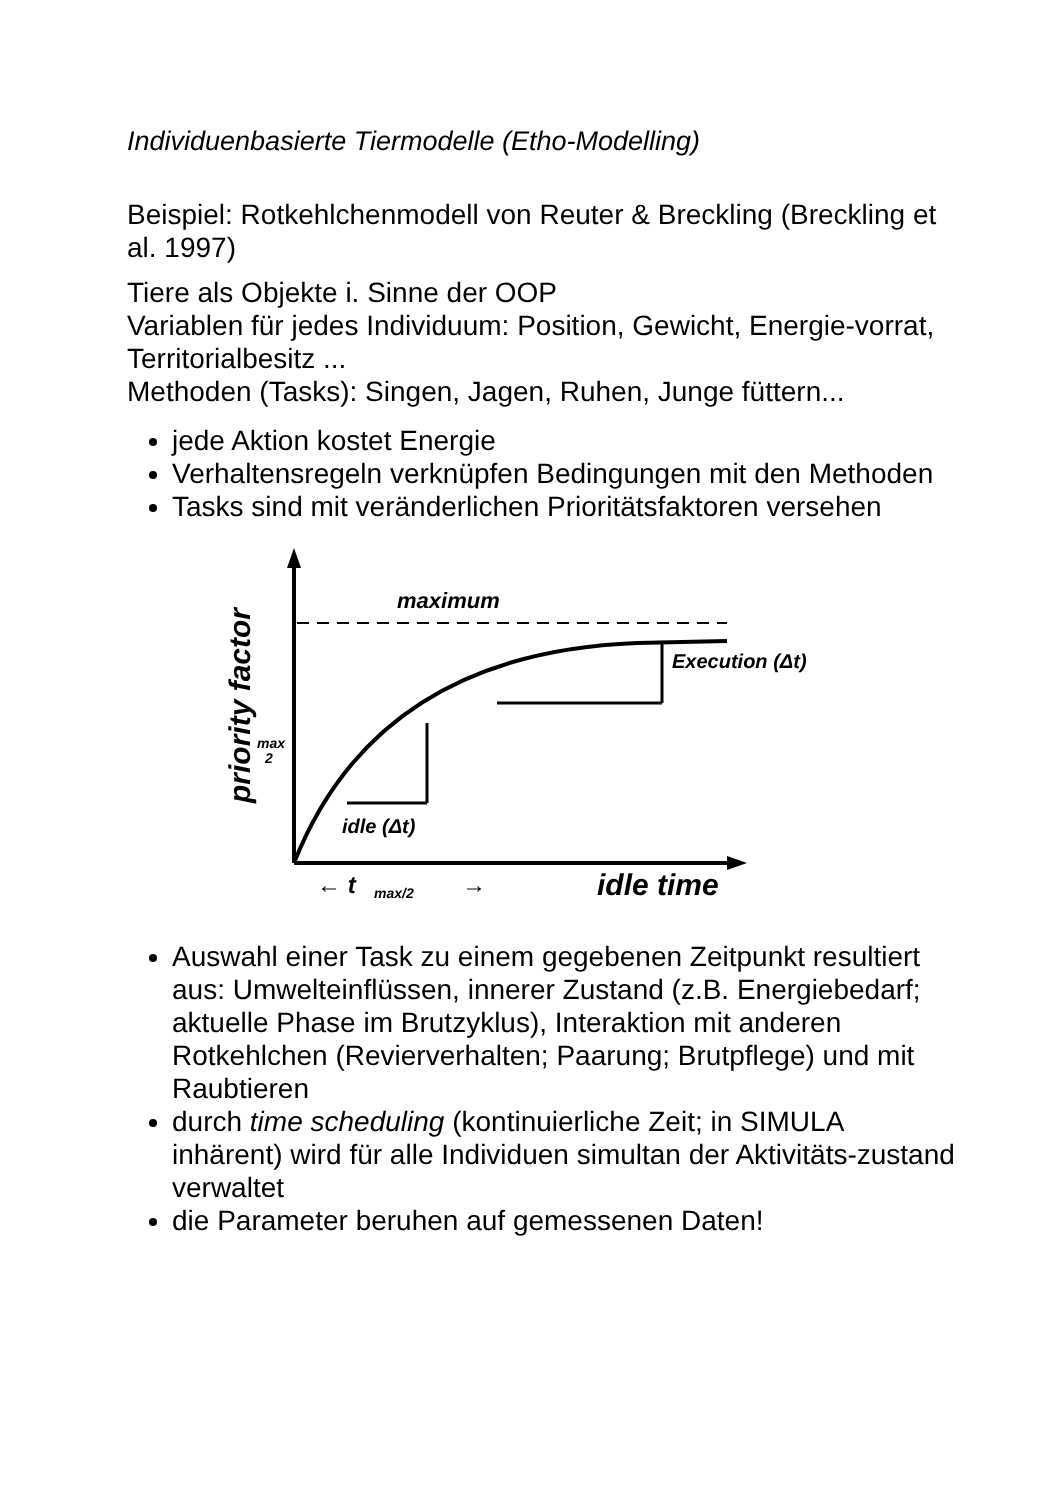Individuenbasierte Tiermodelle (Etho-Modelling)
Beispiel: Rotkehlchenmodell von Reuter & Breckling (Breckling et al. 1997)
Tiere als Objekte i. Sinne der OOP
Variablen für jedes Individuum: Position, Gewicht, Energie-vorrat, Territorialbesitz ...
Methoden (Tasks): Singen, Jagen, Ruhen, Junge füttern...
jede Aktion kostet Energie
Verhaltensregeln verknüpfen Bedingungen mit den Methoden
Tasks sind mit veränderlichen Prioritätsfaktoren versehen
maximum
Execution (Δt)
idle (Δt)
max
2
← t
max/2
→
idle time
priority factor
Auswahl einer Task zu einem gegebenen Zeitpunkt resultiert aus: Umwelteinflüssen, innerer Zustand (z.B. Energiebedarf; aktuelle Phase im Brutzyklus), Interaktion mit anderen Rotkehlchen (Revierverhalten; Paarung; Brutpflege) und mit Raubtieren
durch time scheduling (kontinuierliche Zeit; in SIMULA inhärent) wird für alle Individuen simultan der Aktivitäts-zustand verwaltet
die Parameter beruhen auf gemessenen Daten!